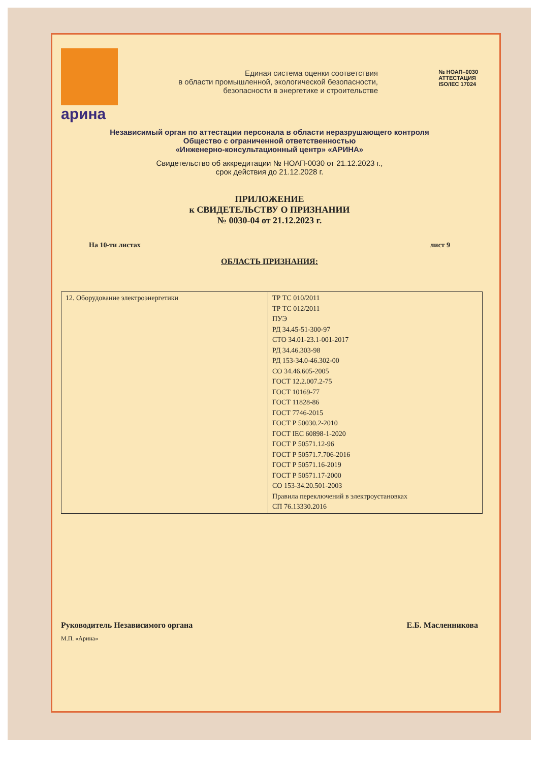арина
Единая система оценки соответствия
в области промышленной, экологической безопасности,
безопасности в энергетике и строительстве
№ НОАП–0030
АТТЕСТАЦИЯ
ISO/IEC 17024
Независимый орган по аттестации персонала в области неразрушающего контроля
Общество с ограниченной ответственностью
«Инженерно-консультационный центр» «АРИНА»
Свидетельство об аккредитации № НОАП-0030 от 21.12.2023 г.,
срок действия до 21.12.2028 г.
ПРИЛОЖЕНИЕ
к СВИДЕТЕЛЬСТВУ О ПРИЗНАНИИ
№ 0030-04 от 21.12.2023 г.
На 10-ти листах лист 9
ОБЛАСТЬ ПРИЗНАНИЯ:
| 12. Оборудование электроэнергетики | ТР ТС 010/2011 ТР ТС 012/2011 ПУЭ РД 34.45-51-300-97 СТО 34.01-23.1-001-2017 РД 34.46.303-98 РД 153-34.0-46.302-00 СО 34.46.605-2005 ГОСТ 12.2.007.2-75 ГОСТ 10169-77 ГОСТ 11828-86 ГОСТ 7746-2015 ГОСТ Р 50030.2-2010 ГОСТ IEC 60898-1-2020 ГОСТ Р 50571.12-96 ГОСТ Р 50571.7.706-2016 ГОСТ Р 50571.16-2019 ГОСТ Р 50571.17-2000 СО 153-34.20.501-2003 Правила переключений в электроустановках СП 76.13330.2016 |
Руководитель Независимого органа Е.Б. Масленникова
М.П. «Арина»